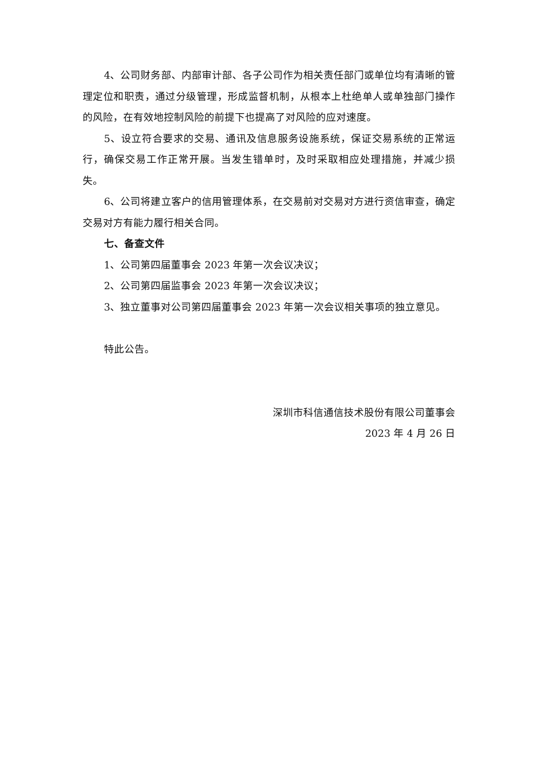4、公司财务部、内部审计部、各子公司作为相关责任部门或单位均有清晰的管理定位和职责，通过分级管理，形成监督机制，从根本上杜绝单人或单独部门操作的风险，在有效地控制风险的前提下也提高了对风险的应对速度。
5、设立符合要求的交易、通讯及信息服务设施系统，保证交易系统的正常运行，确保交易工作正常开展。当发生错单时，及时采取相应处理措施，并减少损失。
6、公司将建立客户的信用管理体系，在交易前对交易对方进行资信审查，确定交易对方有能力履行相关合同。
七、备查文件
1、公司第四届董事会 2023 年第一次会议决议；
2、公司第四届监事会 2023 年第一次会议决议；
3、独立董事对公司第四届董事会 2023 年第一次会议相关事项的独立意见。
特此公告。
深圳市科信通信技术股份有限公司董事会
2023 年 4 月 26 日